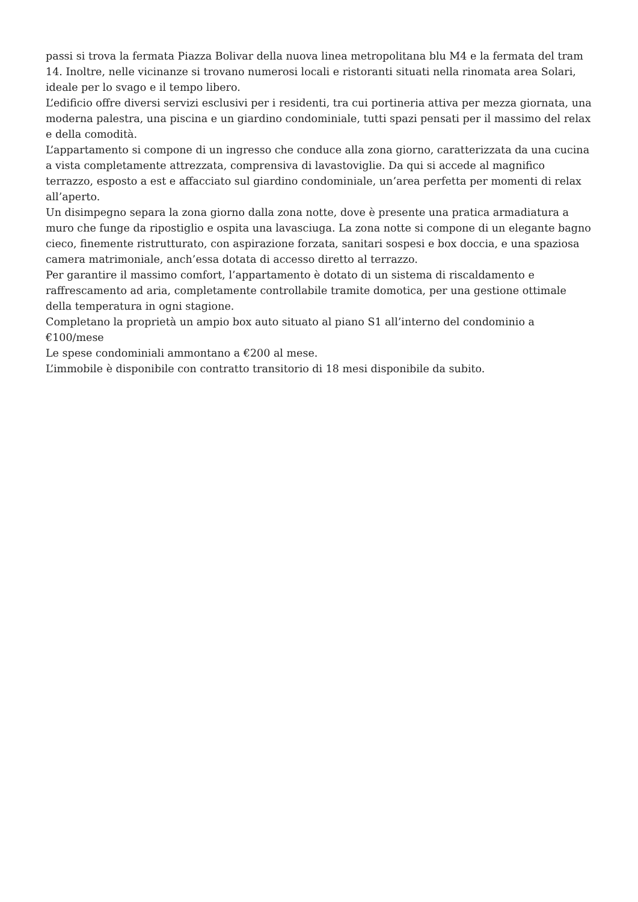passi si trova la fermata Piazza Bolivar della nuova linea metropolitana blu M4 e la fermata del tram 14. Inoltre, nelle vicinanze si trovano numerosi locali e ristoranti situati nella rinomata area Solari, ideale per lo svago e il tempo libero.
L’edificio offre diversi servizi esclusivi per i residenti, tra cui portineria attiva per mezza giornata, una moderna palestra, una piscina e un giardino condominiale, tutti spazi pensati per il massimo del relax e della comodità.
L’appartamento si compone di un ingresso che conduce alla zona giorno, caratterizzata da una cucina a vista completamente attrezzata, comprensiva di lavastoviglie. Da qui si accede al magnifico terrazzo, esposto a est e affacciato sul giardino condominiale, un’area perfetta per momenti di relax all’aperto.
Un disimpegno separa la zona giorno dalla zona notte, dove è presente una pratica armadiatura a muro che funge da ripostiglio e ospita una lavasciuga. La zona notte si compone di un elegante bagno cieco, finemente ristrutturato, con aspirazione forzata, sanitari sospesi e box doccia, e una spaziosa camera matrimoniale, anch’essa dotata di accesso diretto al terrazzo.
Per garantire il massimo comfort, l’appartamento è dotato di un sistema di riscaldamento e raffrescamento ad aria, completamente controllabile tramite domotica, per una gestione ottimale della temperatura in ogni stagione.
Completano la proprietà un ampio box auto situato al piano S1 all’interno del condominio a
€100/mese
Le spese condominiali ammontano a €200 al mese.
L’immobile è disponibile con contratto transitorio di 18 mesi disponibile da subito.